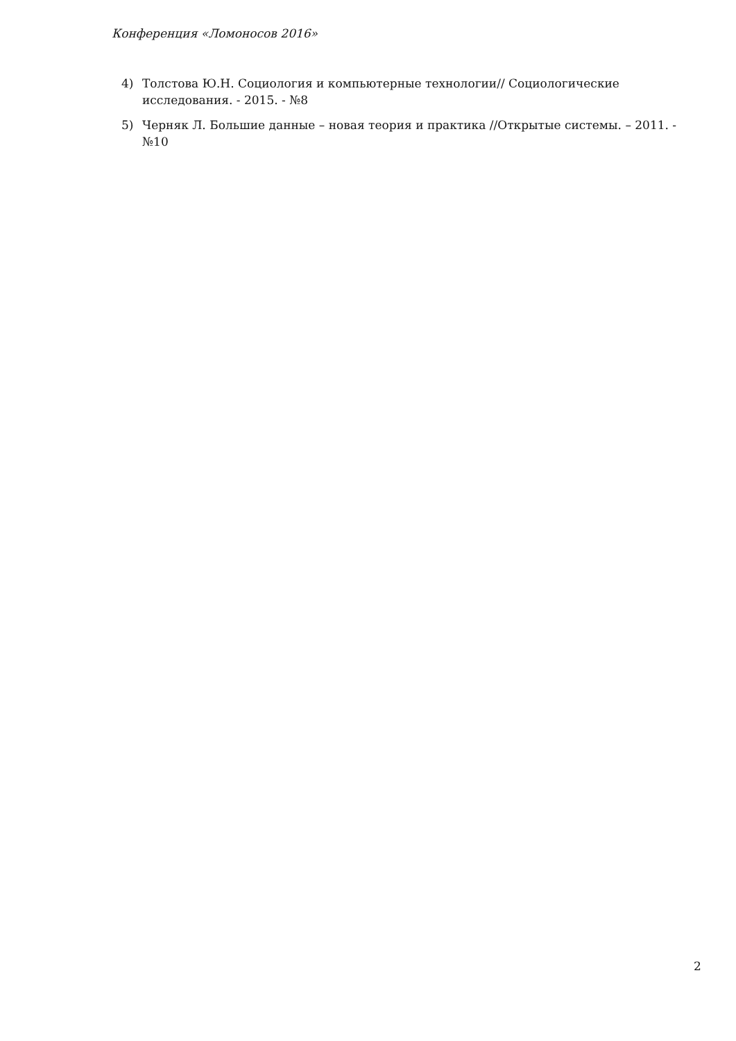Конференция «Ломоносов 2016»
4) Толстова Ю.Н. Социология и компьютерные технологии// Социологические исследования. - 2015. - №8
5) Черняк Л. Большие данные – новая теория и практика //Открытые системы. – 2011. - №10
2